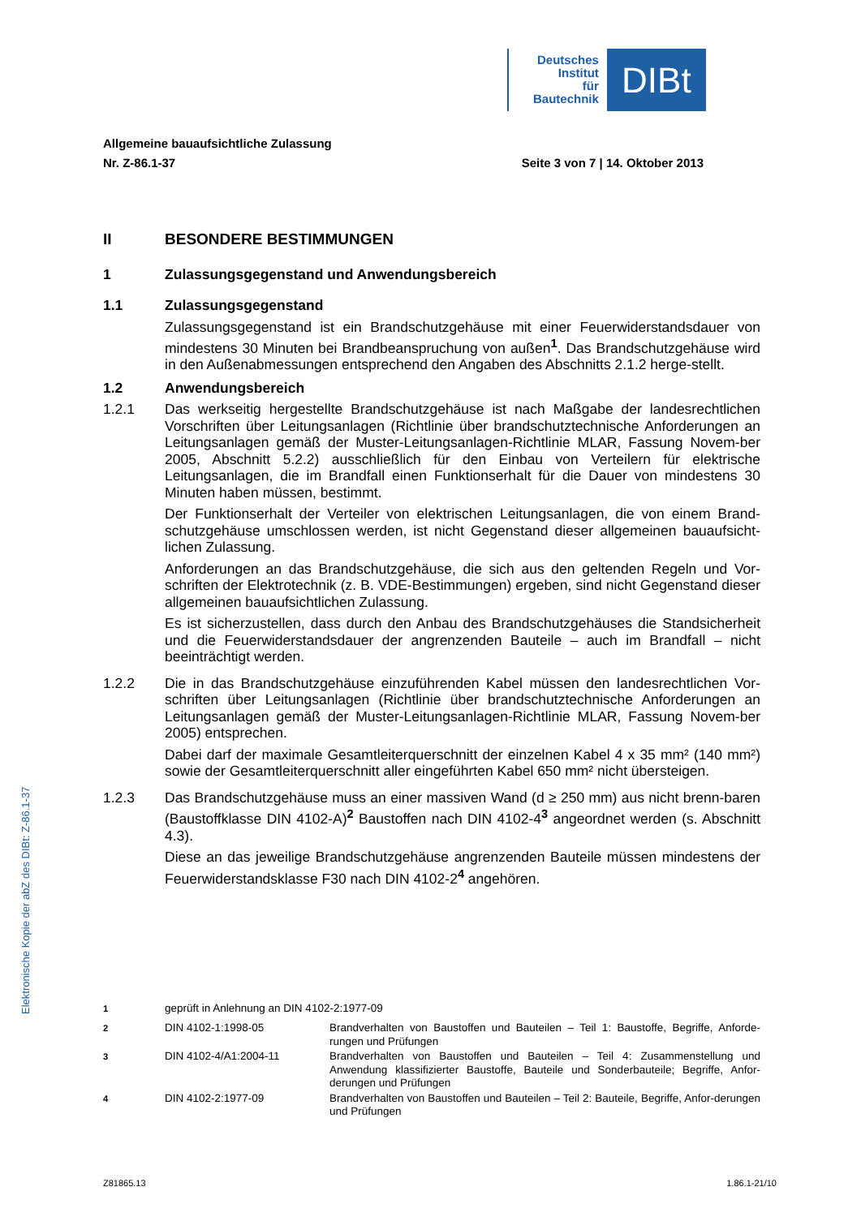Deutsches
Institut
für
Bautechnik
DIBt
Allgemeine bauaufsichtliche Zulassung
Nr. Z-86.1-37 Seite 3 von 7 | 14. Oktober 2013
II BESONDERE BESTIMMUNGEN
1 Zulassungsgegenstand und Anwendungsbereich
1.1 Zulassungsgegenstand
Zulassungsgegenstand ist ein Brandschutzgehäuse mit einer Feuerwiderstandsdauer von mindestens 30 Minuten bei Brandbeanspruchung von außen<sup>1</sup>. Das Brandschutzgehäuse wird in den Außenabmessungen entsprechend den Angaben des Abschnitts 2.1.2 herge-stellt.
1.2 Anwendungsbereich
1.2.1 Das werkseitig hergestellte Brandschutzgehäuse ist nach Maßgabe der landesrechtlichen Vorschriften über Leitungsanlagen (Richtlinie über brandschutztechnische Anforderungen an Leitungsanlagen gemäß der Muster-Leitungsanlagen-Richtlinie MLAR, Fassung Novem-ber 2005, Abschnitt 5.2.2) ausschließlich für den Einbau von Verteilern für elektrische Leitungsanlagen, die im Brandfall einen Funktionserhalt für die Dauer von mindestens 30 Minuten haben müssen, bestimmt.
Der Funktionserhalt der Verteiler von elektrischen Leitungsanlagen, die von einem Brand-schutzgehäuse umschlossen werden, ist nicht Gegenstand dieser allgemeinen bauaufsicht-lichen Zulassung.
Anforderungen an das Brandschutzgehäuse, die sich aus den geltenden Regeln und Vor-schriften der Elektrotechnik (z. B. VDE-Bestimmungen) ergeben, sind nicht Gegenstand dieser allgemeinen bauaufsichtlichen Zulassung.
Es ist sicherzustellen, dass durch den Anbau des Brandschutzgehäuses die Standsicherheit und die Feuerwiderstandsdauer der angrenzenden Bauteile – auch im Brandfall – nicht beeinträchtigt werden.
1.2.2 Die in das Brandschutzgehäuse einzuführenden Kabel müssen den landesrechtlichen Vor-schriften über Leitungsanlagen (Richtlinie über brandschutztechnische Anforderungen an Leitungsanlagen gemäß der Muster-Leitungsanlagen-Richtlinie MLAR, Fassung Novem-ber 2005) entsprechen.
Dabei darf der maximale Gesamtleiterquerschnitt der einzelnen Kabel 4 x 35 mm² (140 mm²) sowie der Gesamtleiterquerschnitt aller eingeführten Kabel 650 mm² nicht übersteigen.
1.2.3 Das Brandschutzgehäuse muss an einer massiven Wand (d ≥ 250 mm) aus nicht brenn-baren (Baustoffklasse DIN 4102-A)<sup>2</sup> Baustoffen nach DIN 4102-4<sup>3</sup> angeordnet werden (s. Abschnitt 4.3).
Diese an das jeweilige Brandschutzgehäuse angrenzenden Bauteile müssen mindestens der Feuerwiderstandsklasse F30 nach DIN 4102-2<sup>4</sup> angehören.
Elektronische Kopie der abZ des DIBt: Z-86.1-37
<sup>1</sup> geprüft in Anlehnung an DIN 4102-2:1977-09
<sup>2</sup> DIN 4102-1:1998-05 Brandverhalten von Baustoffen und Bauteilen – Teil 1: Baustoffe, Begriffe, Anforde-rungen und Prüfungen
<sup>3</sup> DIN 4102-4/A1:2004-11 Brandverhalten von Baustoffen und Bauteilen – Teil 4: Zusammenstellung und Anwendung klassifizierter Baustoffe, Bauteile und Sonderbauteile; Begriffe, Anfor-derungen und Prüfungen
<sup>4</sup> DIN 4102-2:1977-09 Brandverhalten von Baustoffen und Bauteilen – Teil 2: Bauteile, Begriffe, Anfor-derungen und Prüfungen
Z81865.13 1.86.1-21/10